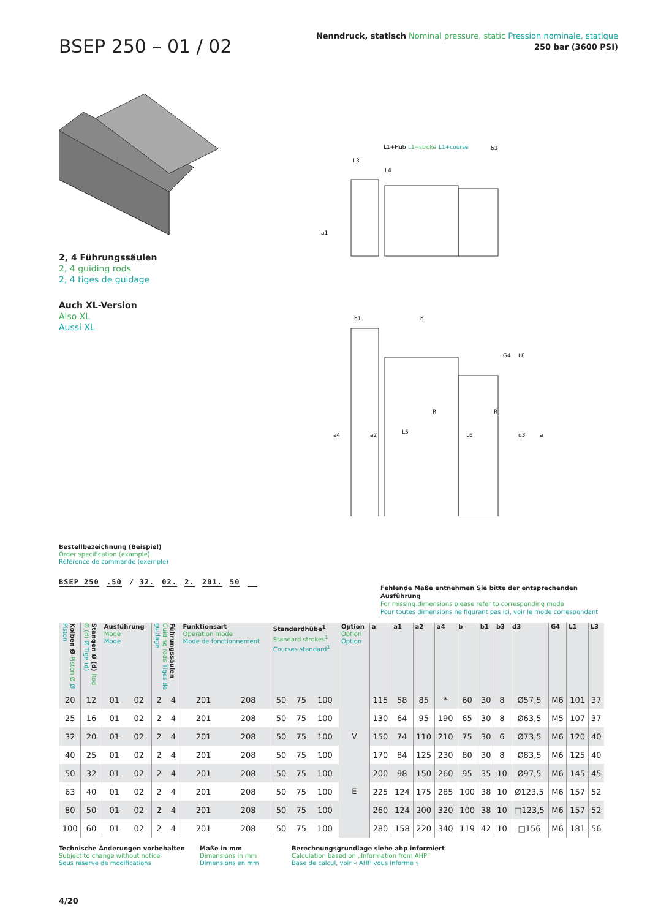BSEP 250 – 01 / 02
Nenndruck, statisch Nominal pressure, static Pression nominale, statique
250 bar (3600 PSI)
2, 4 Führungssäulen
2, 4 guiding rods
2, 4 tiges de guidage
Auch XL-Version
Also XL
Aussi XL
L1+Hub
L1+stroke
L1+course
b3
L3
L4
a1
b1
b
a4
a2
L5
L6
R
R
d3
a
G4
L8
Bestellbezeichnung (Beispiel)
Order specification (example)
Référence de commande (exemple)
BSEP 250 .50 / 32. 02. 2. 201. 50
Fehlende Maße entnehmen Sie bitte der entsprechenden Ausführung
For missing dimensions please refer to corresponding mode
Pour toutes dimensions ne figurant pas ici, voir le mode correspondant
| Kolben Ø Piston Ø Ø Piston | Stangen Ø (d) Rod Ø (d) Ø Tige (d) | Ausführung Mode Mode | | Führungssäulen Guiding rods Tiges de guidage | | Funktionsart Operation mode Mode de fonctionnement | | Standardhübe<sup>1</sup> Standard strokes<sup>1</sup> Courses standard<sup>1</sup> | | | Option Option Option | a | a1 | a2 | a4 | b | b1 | b3 | d3 | G4 | L1 | L3 |
| --- | --- | --- | --- | --- | --- | --- | --- | --- | --- | --- | --- | --- | --- | --- | --- | --- | --- | --- | --- | --- | --- | --- |
| 20 | 12 | 01 | 02 | 2 | 4 | 201 | 208 | 50 | 75 | 100 | V E | 115 | 58 | 85 | * | 60 | 30 | 8 | Ø57,5 | M6 | 101 | 37 |
| 25 | 16 | 01 | 02 | 2 | 4 | 201 | 208 | 50 | 75 | 100 | | 130 | 64 | 95 | 190 | 65 | 30 | 8 | Ø63,5 | M5 | 107 | 37 |
| 32 | 20 | 01 | 02 | 2 | 4 | 201 | 208 | 50 | 75 | 100 | | 150 | 74 | 110 | 210 | 75 | 30 | 6 | Ø73,5 | M6 | 120 | 40 |
| 40 | 25 | 01 | 02 | 2 | 4 | 201 | 208 | 50 | 75 | 100 | | 170 | 84 | 125 | 230 | 80 | 30 | 8 | Ø83,5 | M6 | 125 | 40 |
| 50 | 32 | 01 | 02 | 2 | 4 | 201 | 208 | 50 | 75 | 100 | | 200 | 98 | 150 | 260 | 95 | 35 | 10 | Ø97,5 | M6 | 145 | 45 |
| 63 | 40 | 01 | 02 | 2 | 4 | 201 | 208 | 50 | 75 | 100 | | 225 | 124 | 175 | 285 | 100 | 38 | 10 | Ø123,5 | M6 | 157 | 52 |
| 80 | 50 | 01 | 02 | 2 | 4 | 201 | 208 | 50 | 75 | 100 | | 260 | 124 | 200 | 320 | 100 | 38 | 10 | □123,5 | M6 | 157 | 52 |
| 100 | 60 | 01 | 02 | 2 | 4 | 201 | 208 | 50 | 75 | 100 | | 280 | 158 | 220 | 340 | 119 | 42 | 10 | □156 | M6 | 181 | 56 |
Technische Änderungen vorbehalten
Subject to change without notice
Sous réserve de modifications
Maße in mm
Dimensions in mm
Dimensions en mm
Berechnungsgrundlage siehe ahp informiert
Calculation based on „Information from AHP“
Base de calcul, voir « AHP vous informe »
4/20